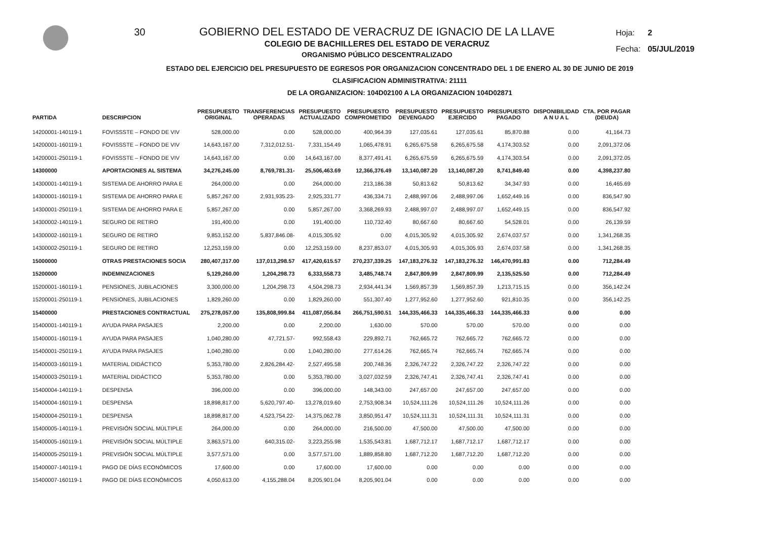30 GOBIERNO DEL ESTADO DE VERACRUZ DE IGNACIO DE LA LLAVE
COLEGIO DE BACHILLERES DEL ESTADO DE VERACRUZ
ORGANISMO PÚBLICO DESCENTRALIZADO
| Hoja: | 2 |
| Fecha: | 05/JUL/2019 |
ESTADO DEL EJERCICIO DEL PRESUPUESTO DE EGRESOS POR ORGANIZACION CONCENTRADO DEL 1 DE ENERO AL 30 DE JUNIO DE 2019
CLASIFICACION ADMINISTRATIVA: 21111
DE LA ORGANIZACION: 104D02100 A LA ORGANIZACION 104D02871
| PARTIDA | DESCRIPCION | PRESUPUESTO ORIGINAL | TRANSFERENCIAS OPERADAS | PRESUPUESTO ACTUALIZADO | PRESUPUESTO COMPROMETIDO | PRESUPUESTO DEVENGADO | PRESUPUESTO EJERCIDO | PRESUPUESTO PAGADO | DISPONIBILIDAD A N U A L | CTA. POR PAGAR (DEUDA) |
| --- | --- | --- | --- | --- | --- | --- | --- | --- | --- | --- |
| 14200001-140119-1 | FOVISSSTE – FONDO DE VIV | 528,000.00 | 0.00 | 528,000.00 | 400,964.39 | 127,035.61 | 127,035.61 | 85,870.88 | 0.00 | 41,164.73 |
| 14200001-160119-1 | FOVISSSTE – FONDO DE VIV | 14,643,167.00 | 7,312,012.51- | 7,331,154.49 | 1,065,478.91 | 6,265,675.58 | 6,265,675.58 | 4,174,303.52 | 0.00 | 2,091,372.06 |
| 14200001-250119-1 | FOVISSSTE – FONDO DE VIV | 14,643,167.00 | 0.00 | 14,643,167.00 | 8,377,491.41 | 6,265,675.59 | 6,265,675.59 | 4,174,303.54 | 0.00 | 2,091,372.05 |
| 14300000 | APORTACIONES AL SISTEMA | 34,276,245.00 | 8,769,781.31- | 25,506,463.69 | 12,366,376.49 | 13,140,087.20 | 13,140,087.20 | 8,741,849.40 | 0.00 | 4,398,237.80 |
| 14300001-140119-1 | SISTEMA DE AHORRO PARA E | 264,000.00 | 0.00 | 264,000.00 | 213,186.38 | 50,813.62 | 50,813.62 | 34,347.93 | 0.00 | 16,465.69 |
| 14300001-160119-1 | SISTEMA DE AHORRO PARA E | 5,857,267.00 | 2,931,935.23- | 2,925,331.77 | 436,334.71 | 2,488,997.06 | 2,488,997.06 | 1,652,449.16 | 0.00 | 836,547.90 |
| 14300001-250119-1 | SISTEMA DE AHORRO PARA E | 5,857,267.00 | 0.00 | 5,857,267.00 | 3,368,269.93 | 2,488,997.07 | 2,488,997.07 | 1,652,449.15 | 0.00 | 836,547.92 |
| 14300002-140119-1 | SEGURO DE RETIRO | 191,400.00 | 0.00 | 191,400.00 | 110,732.40 | 80,667.60 | 80,667.60 | 54,528.01 | 0.00 | 26,139.59 |
| 14300002-160119-1 | SEGURO DE RETIRO | 9,853,152.00 | 5,837,846.08- | 4,015,305.92 | 0.00 | 4,015,305.92 | 4,015,305.92 | 2,674,037.57 | 0.00 | 1,341,268.35 |
| 14300002-250119-1 | SEGURO DE RETIRO | 12,253,159.00 | 0.00 | 12,253,159.00 | 8,237,853.07 | 4,015,305.93 | 4,015,305.93 | 2,674,037.58 | 0.00 | 1,341,268.35 |
| 15000000 | OTRAS PRESTACIONES SOCIA | 280,407,317.00 | 137,013,298.57 | 417,420,615.57 | 270,237,339.25 | 147,183,276.32 | 147,183,276.32 | 146,470,991.83 | 0.00 | 712,284.49 |
| 15200000 | INDEMNIZACIONES | 5,129,260.00 | 1,204,298.73 | 6,333,558.73 | 3,485,748.74 | 2,847,809.99 | 2,847,809.99 | 2,135,525.50 | 0.00 | 712,284.49 |
| 15200001-160119-1 | PENSIONES, JUBILACIONES | 3,300,000.00 | 1,204,298.73 | 4,504,298.73 | 2,934,441.34 | 1,569,857.39 | 1,569,857.39 | 1,213,715.15 | 0.00 | 356,142.24 |
| 15200001-250119-1 | PENSIONES, JUBILACIONES | 1,829,260.00 | 0.00 | 1,829,260.00 | 551,307.40 | 1,277,952.60 | 1,277,952.60 | 921,810.35 | 0.00 | 356,142.25 |
| 15400000 | PRESTACIONES CONTRACTUAL | 275,278,057.00 | 135,808,999.84 | 411,087,056.84 | 266,751,590.51 | 144,335,466.33 | 144,335,466.33 | 144,335,466.33 | 0.00 | 0.00 |
| 15400001-140119-1 | AYUDA PARA PASAJES | 2,200.00 | 0.00 | 2,200.00 | 1,630.00 | 570.00 | 570.00 | 570.00 | 0.00 | 0.00 |
| 15400001-160119-1 | AYUDA PARA PASAJES | 1,040,280.00 | 47,721.57- | 992,558.43 | 229,892.71 | 762,665.72 | 762,665.72 | 762,665.72 | 0.00 | 0.00 |
| 15400001-250119-1 | AYUDA PARA PASAJES | 1,040,280.00 | 0.00 | 1,040,280.00 | 277,614.26 | 762,665.74 | 762,665.74 | 762,665.74 | 0.00 | 0.00 |
| 15400003-160119-1 | MATERIAL DIDÁCTICO | 5,353,780.00 | 2,826,284.42- | 2,527,495.58 | 200,748.36 | 2,326,747.22 | 2,326,747.22 | 2,326,747.22 | 0.00 | 0.00 |
| 15400003-250119-1 | MATERIAL DIDÁCTICO | 5,353,780.00 | 0.00 | 5,353,780.00 | 3,027,032.59 | 2,326,747.41 | 2,326,747.41 | 2,326,747.41 | 0.00 | 0.00 |
| 15400004-140119-1 | DESPENSA | 396,000.00 | 0.00 | 396,000.00 | 148,343.00 | 247,657.00 | 247,657.00 | 247,657.00 | 0.00 | 0.00 |
| 15400004-160119-1 | DESPENSA | 18,898,817.00 | 5,620,797.40- | 13,278,019.60 | 2,753,908.34 | 10,524,111.26 | 10,524,111.26 | 10,524,111.26 | 0.00 | 0.00 |
| 15400004-250119-1 | DESPENSA | 18,898,817.00 | 4,523,754.22- | 14,375,062.78 | 3,850,951.47 | 10,524,111.31 | 10,524,111.31 | 10,524,111.31 | 0.00 | 0.00 |
| 15400005-140119-1 | PREVISIÓN SOCIAL MÚLTIPLE | 264,000.00 | 0.00 | 264,000.00 | 216,500.00 | 47,500.00 | 47,500.00 | 47,500.00 | 0.00 | 0.00 |
| 15400005-160119-1 | PREVISIÓN SOCIAL MÚLTIPLE | 3,863,571.00 | 640,315.02- | 3,223,255.98 | 1,535,543.81 | 1,687,712.17 | 1,687,712.17 | 1,687,712.17 | 0.00 | 0.00 |
| 15400005-250119-1 | PREVISIÓN SOCIAL MÚLTIPLE | 3,577,571.00 | 0.00 | 3,577,571.00 | 1,889,858.80 | 1,687,712.20 | 1,687,712.20 | 1,687,712.20 | 0.00 | 0.00 |
| 15400007-140119-1 | PAGO DE DÍAS ECONÓMICOS | 17,600.00 | 0.00 | 17,600.00 | 17,600.00 | 0.00 | 0.00 | 0.00 | 0.00 | 0.00 |
| 15400007-160119-1 | PAGO DE DÍAS ECONÓMICOS | 4,050,613.00 | 4,155,288.04 | 8,205,901.04 | 8,205,901.04 | 0.00 | 0.00 | 0.00 | 0.00 | 0.00 |